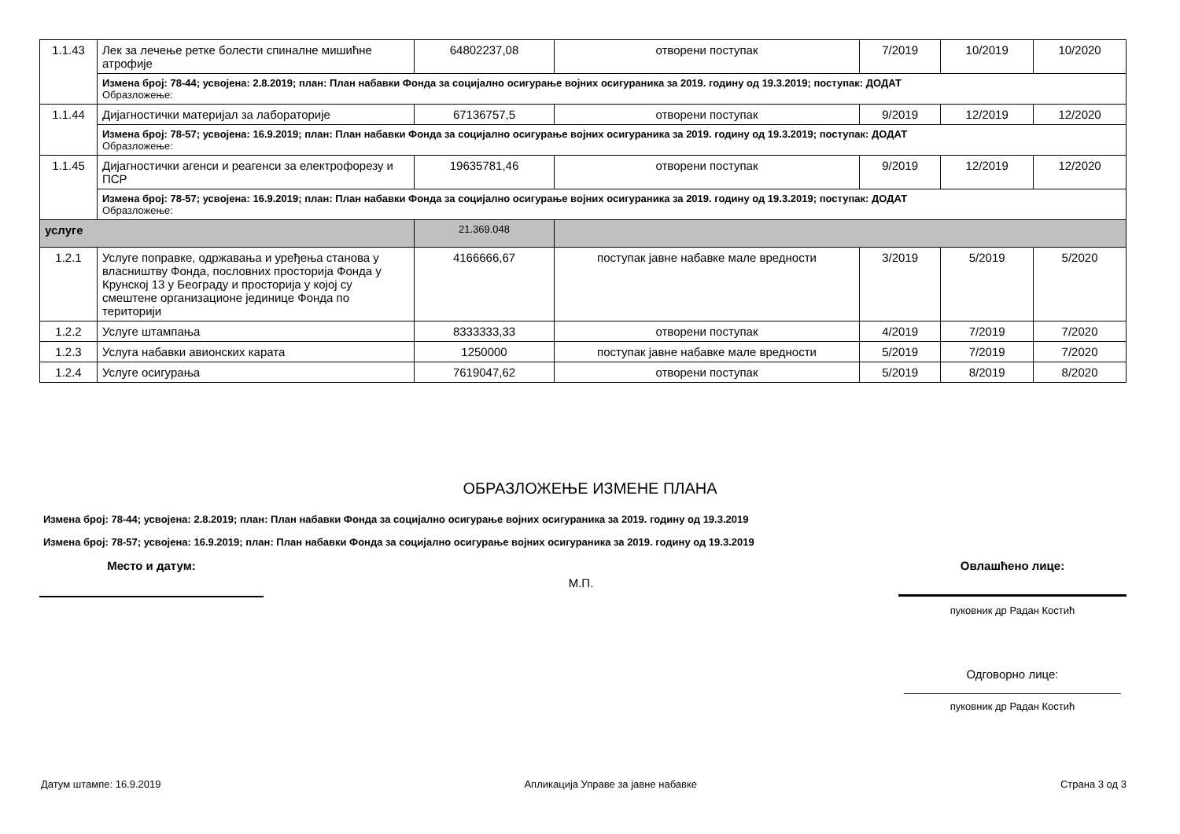| 1.1.43 | Лек за лечење ретке болести спиналне мишићне атрофије | 64802237,08 | отворени поступак | 7/2019 | 10/2019 | 10/2020 |
| | Измена број: 78-44; усвојена: 2.8.2019; план: План набавки Фонда за социјално осигурање војних осигураника за 2019. годину од 19.3.2019; поступак: ДОДАТ Образложење: | | | | | |
| 1.1.44 | Дијагностички материјал за лабораторије | 67136757,5 | отворени поступак | 9/2019 | 12/2019 | 12/2020 |
| | Измена број: 78-57; усвојена: 16.9.2019; план: План набавки Фонда за социјално осигурање војних осигураника за 2019. годину од 19.3.2019; поступак: ДОДАТ Образложење: | | | | | |
| 1.1.45 | Дијагностички агенси и реагенси за електрофорезу и ПСР | 19635781,46 | отворени поступак | 9/2019 | 12/2019 | 12/2020 |
| | Измена број: 78-57; усвојена: 16.9.2019; план: План набавки Фонда за социјално осигурање војних осигураника за 2019. годину од 19.3.2019; поступак: ДОДАТ Образложење: | | | | | |
| услуге | | 21.369.048 | | | | |
| 1.2.1 | Услуге поправке, одржавања и уређења станова у власништву Фонда, пословних просторија Фонда у Крунској 13 у Београду и просторија у којој су смештене организационе јединице Фонда по територији | 4166666,67 | поступак јавне набавке мале вредности | 3/2019 | 5/2019 | 5/2020 |
| 1.2.2 | Услуге штампања | 8333333,33 | отворени поступак | 4/2019 | 7/2019 | 7/2020 |
| 1.2.3 | Услуга набавки авионских карата | 1250000 | поступак јавне набавке мале вредности | 5/2019 | 7/2019 | 7/2020 |
| 1.2.4 | Услуге осигурања | 7619047,62 | отворени поступак | 5/2019 | 8/2019 | 8/2020 |
ОБРАЗЛОЖЕЊЕ ИЗМЕНЕ ПЛАНА
Измена број: 78-44; усвојена: 2.8.2019; план: План набавки Фонда за социјално осигурање војних осигураника за 2019. годину од 19.3.2019
Измена број: 78-57; усвојена: 16.9.2019; план: План набавки Фонда за социјално осигурање војних осигураника за 2019. годину од 19.3.2019
Место и датум:
М.П.
Овлашћено лице:
пуковник др Радан Костић
Одговорно лице:
_________________________________
пуковник др Радан Костић
Датум штампе: 16.9.2019 Апликација Управе за јавне набавке Страна 3 од 3